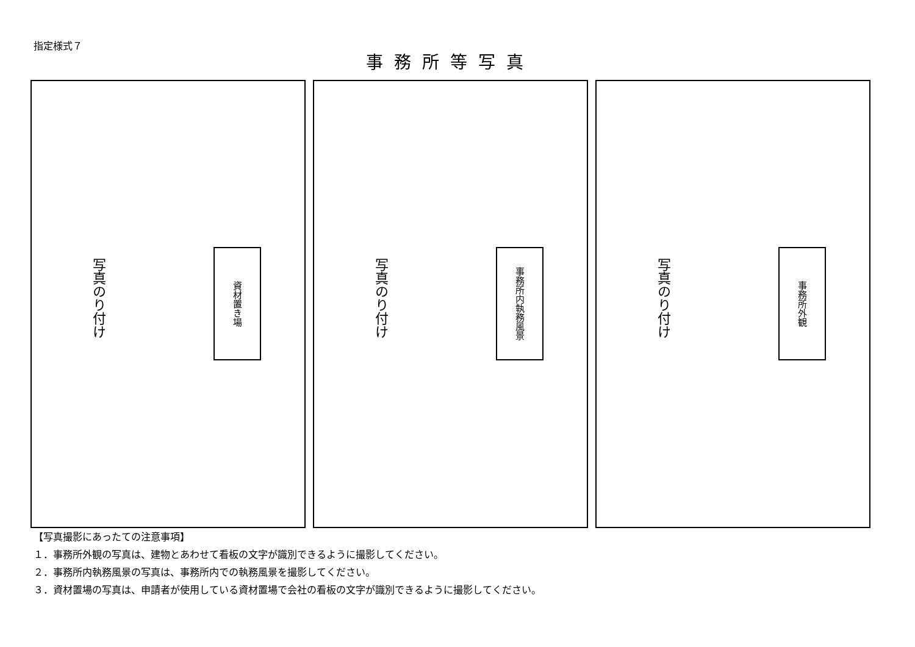指定様式７
事務所等写真
写真のり付け
資材置き場
写真のり付け
事務所内執務風景
写真のり付け
事務所外観
【写真撮影にあったての注意事項】
１．事務所外観の写真は、建物とあわせて看板の文字が識別できるように撮影してください。
２．事務所内執務風景の写真は、事務所内での執務風景を撮影してください。
３．資材置場の写真は、申請者が使用している資材置場で会社の看板の文字が識別できるように撮影してください。